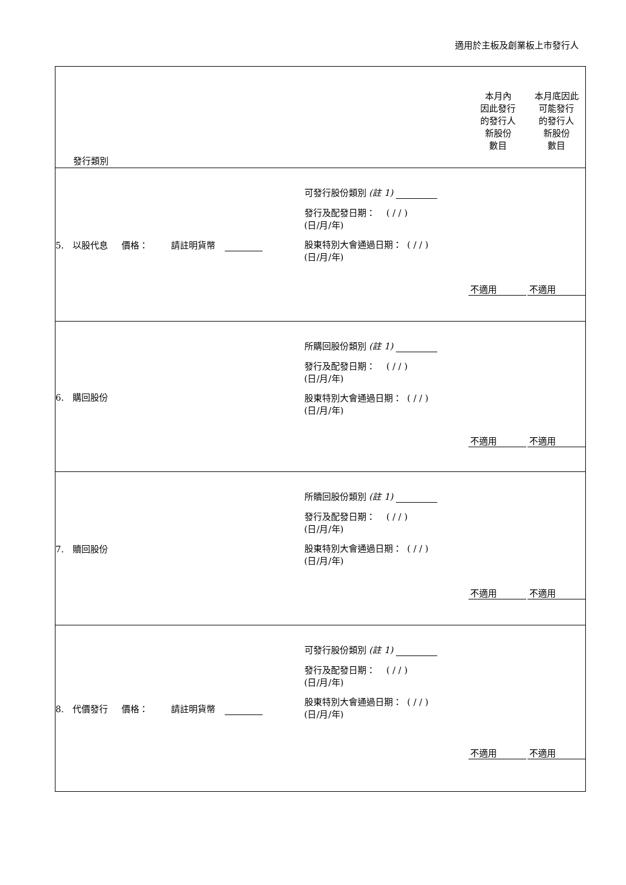適用於主板及創業板上市發行人
| 發行類別 | | 本月內 因此發行 的發行人 新股份 數目 | 本月底因此 可能發行 的發行人 新股份 數目 |
| 5. 以股代息 價格： 請註明貨幣 | 可發行股份類別 (註 1) 發行及配發日期： ( / / ) (日/月/年) 股東特別大會通過日期： ( / / ) (日/月/年) | 不適用 | 不適用 |
| 6. 購回股份 | 所購回股份類別 (註 1) 發行及配發日期： ( / / ) (日/月/年) 股東特別大會通過日期： ( / / ) (日/月/年) | 不適用 | 不適用 |
| 7. 贖回股份 | 所贖回股份類別 (註 1) 發行及配發日期： ( / / ) (日/月/年) 股東特別大會通過日期： ( / / ) (日/月/年) | 不適用 | 不適用 |
| 8. 代價發行 價格： 請註明貨幣 | 可發行股份類別 (註 1) 發行及配發日期： ( / / ) (日/月/年) 股東特別大會通過日期： ( / / ) (日/月/年) | 不適用 | 不適用 |